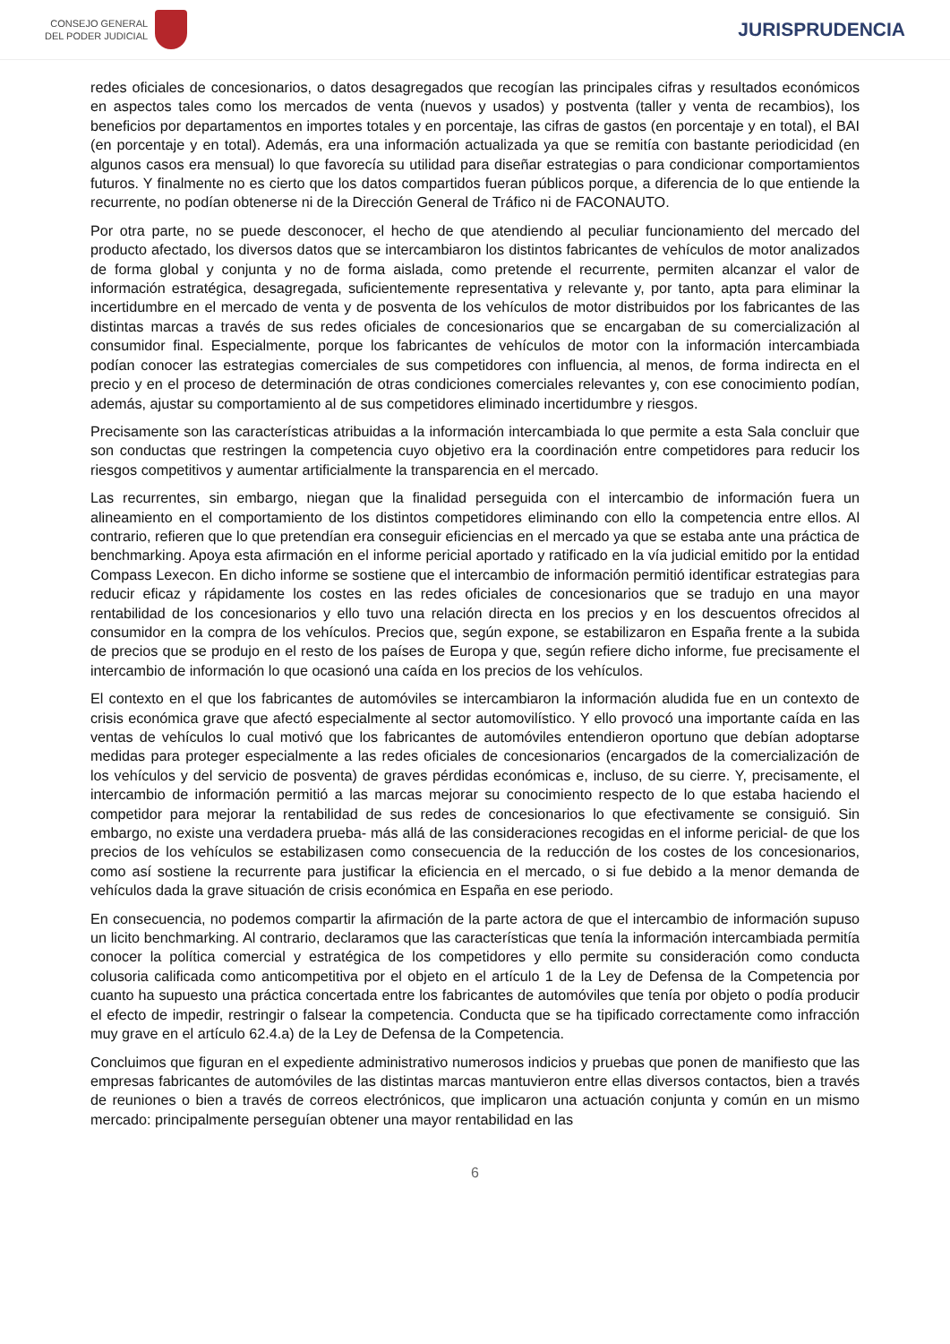CONSEJO GENERAL
DEL PODER JUDICIAL
JURISPRUDENCIA
redes oficiales de concesionarios, o datos desagregados que recogían las principales cifras y resultados económicos en aspectos tales como los mercados de venta (nuevos y usados) y postventa (taller y venta de recambios), los beneficios por departamentos en importes totales y en porcentaje, las cifras de gastos (en porcentaje y en total), el BAI (en porcentaje y en total). Además, era una información actualizada ya que se remitía con bastante periodicidad (en algunos casos era mensual) lo que favorecía su utilidad para diseñar estrategias o para condicionar comportamientos futuros. Y finalmente no es cierto que los datos compartidos fueran públicos porque, a diferencia de lo que entiende la recurrente, no podían obtenerse ni de la Dirección General de Tráfico ni de FACONAUTO.
Por otra parte, no se puede desconocer, el hecho de que atendiendo al peculiar funcionamiento del mercado del producto afectado, los diversos datos que se intercambiaron los distintos fabricantes de vehículos de motor analizados de forma global y conjunta y no de forma aislada, como pretende el recurrente, permiten alcanzar el valor de información estratégica, desagregada, suficientemente representativa y relevante y, por tanto, apta para eliminar la incertidumbre en el mercado de venta y de posventa de los vehículos de motor distribuidos por los fabricantes de las distintas marcas a través de sus redes oficiales de concesionarios que se encargaban de su comercialización al consumidor final. Especialmente, porque los fabricantes de vehículos de motor con la información intercambiada podían conocer las estrategias comerciales de sus competidores con influencia, al menos, de forma indirecta en el precio y en el proceso de determinación de otras condiciones comerciales relevantes y, con ese conocimiento podían, además, ajustar su comportamiento al de sus competidores eliminado incertidumbre y riesgos.
Precisamente son las características atribuidas a la información intercambiada lo que permite a esta Sala concluir que son conductas que restringen la competencia cuyo objetivo era la coordinación entre competidores para reducir los riesgos competitivos y aumentar artificialmente la transparencia en el mercado.
Las recurrentes, sin embargo, niegan que la finalidad perseguida con el intercambio de información fuera un alineamiento en el comportamiento de los distintos competidores eliminando con ello la competencia entre ellos. Al contrario, refieren que lo que pretendían era conseguir eficiencias en el mercado ya que se estaba ante una práctica de benchmarking. Apoya esta afirmación en el informe pericial aportado y ratificado en la vía judicial emitido por la entidad Compass Lexecon. En dicho informe se sostiene que el intercambio de información permitió identificar estrategias para reducir eficaz y rápidamente los costes en las redes oficiales de concesionarios que se tradujo en una mayor rentabilidad de los concesionarios y ello tuvo una relación directa en los precios y en los descuentos ofrecidos al consumidor en la compra de los vehículos. Precios que, según expone, se estabilizaron en España frente a la subida de precios que se produjo en el resto de los países de Europa y que, según refiere dicho informe, fue precisamente el intercambio de información lo que ocasionó una caída en los precios de los vehículos.
El contexto en el que los fabricantes de automóviles se intercambiaron la información aludida fue en un contexto de crisis económica grave que afectó especialmente al sector automovilístico. Y ello provocó una importante caída en las ventas de vehículos lo cual motivó que los fabricantes de automóviles entendieron oportuno que debían adoptarse medidas para proteger especialmente a las redes oficiales de concesionarios (encargados de la comercialización de los vehículos y del servicio de posventa) de graves pérdidas económicas e, incluso, de su cierre. Y, precisamente, el intercambio de información permitió a las marcas mejorar su conocimiento respecto de lo que estaba haciendo el competidor para mejorar la rentabilidad de sus redes de concesionarios lo que efectivamente se consiguió. Sin embargo, no existe una verdadera prueba- más allá de las consideraciones recogidas en el informe pericial- de que los precios de los vehículos se estabilizasen como consecuencia de la reducción de los costes de los concesionarios, como así sostiene la recurrente para justificar la eficiencia en el mercado, o si fue debido a la menor demanda de vehículos dada la grave situación de crisis económica en España en ese periodo.
En consecuencia, no podemos compartir la afirmación de la parte actora de que el intercambio de información supuso un licito benchmarking. Al contrario, declaramos que las características que tenía la información intercambiada permitía conocer la política comercial y estratégica de los competidores y ello permite su consideración como conducta colusoria calificada como anticompetitiva por el objeto en el artículo 1 de la Ley de Defensa de la Competencia por cuanto ha supuesto una práctica concertada entre los fabricantes de automóviles que tenía por objeto o podía producir el efecto de impedir, restringir o falsear la competencia. Conducta que se ha tipificado correctamente como infracción muy grave en el artículo 62.4.a) de la Ley de Defensa de la Competencia.
Concluimos que figuran en el expediente administrativo numerosos indicios y pruebas que ponen de manifiesto que las empresas fabricantes de automóviles de las distintas marcas mantuvieron entre ellas diversos contactos, bien a través de reuniones o bien a través de correos electrónicos, que implicaron una actuación conjunta y común en un mismo mercado: principalmente perseguían obtener una mayor rentabilidad en las
6